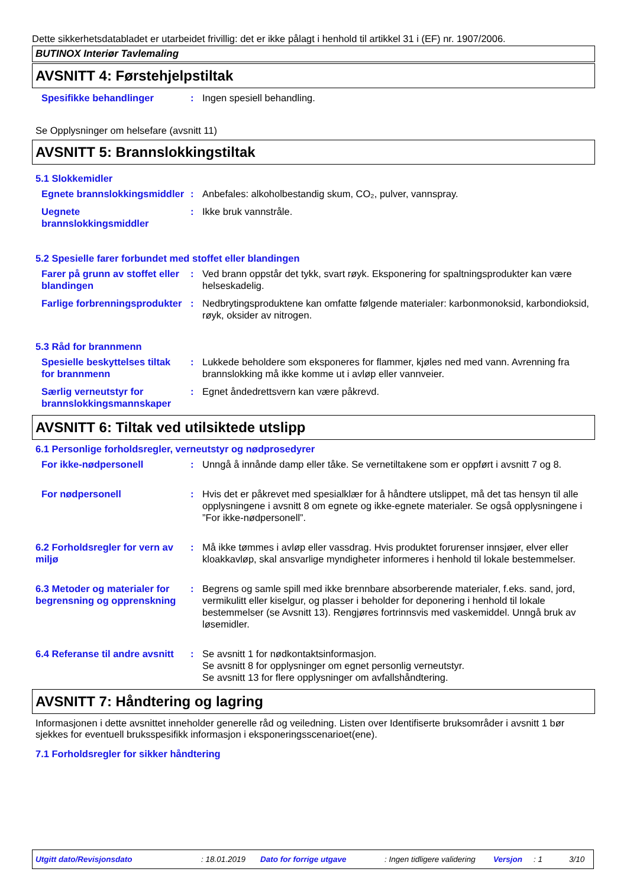Dette sikkerhetsdatabladet er utarbeidet frivillig: det er ikke pålagt i henhold til artikkel 31 i (EF) nr. 1907/2006.
BUTINOX Interiør Tavlemaling
AVSNITT 4: Førstehjelpstiltak
Spesifikke behandlinger : Ingen spesiell behandling.
Se Opplysninger om helsefare (avsnitt 11)
AVSNITT 5: Brannslokkingstiltak
5.1 Slokkemidler
Egnete brannslokkingsmiddler
: Anbefales: alkoholbestandig skum, CO₂, pulver, vannspray.
Uegnete brannslokkingsmiddler
: Ikke bruk vannstråle.
5.2 Spesielle farer forbundet med stoffet eller blandingen
Farer på grunn av stoffet eller blandingen
: Ved brann oppstår det tykk, svart røyk. Eksponering for spaltningsprodukter kan være helseskadelig.
Farlige forbrenningsprodukter
: Nedbrytingsproduktene kan omfatte følgende materialer: karbonmonoksid, karbondioksid, røyk, oksider av nitrogen.
5.3 Råd for brannmenn
Spesielle beskyttelses tiltak for brannmenn
: Lukkede beholdere som eksponeres for flammer, kjøles ned med vann. Avrenning fra brannslokking må ikke komme ut i avløp eller vannveier.
Særlig verneutstyr for brannslokkingsmannskaper
: Egnet åndedrettsvern kan være påkrevd.
AVSNITT 6: Tiltak ved utilsiktede utslipp
6.1 Personlige forholdsregler, verneutstyr og nødprosedyrer
For ikke-nødpersonell : Unngå å innånde damp eller tåke. Se vernetiltakene som er oppført i avsnitt 7 og 8.
For nødpersonell : Hvis det er påkrevet med spesialklær for å håndtere utslippet, må det tas hensyn til alle opplysningene i avsnitt 8 om egnete og ikke-egnete materialer. Se også opplysningene i ”For ikke-nødpersonell”.
6.2 Forholdsregler for vern av miljø
: Må ikke tømmes i avløp eller vassdrag. Hvis produktet forurenser innsjøer, elver eller kloakkavløp, skal ansvarlige myndigheter informeres i henhold til lokale bestemmelser.
6.3 Metoder og materialer for begrensning og opprenskning
: Begrens og samle spill med ikke brennbare absorberende materialer, f.eks. sand, jord, vermikulitt eller kiselgur, og plasser i beholder for deponering i henhold til lokale bestemmelser (se Avsnitt 13). Rengjøres fortrinnsvis med vaskemiddel. Unngå bruk av løsemidler.
6.4 Referanse til andre avsnitt
: Se avsnitt 1 for nødkontaktsinformasjon.
Se avsnitt 8 for opplysninger om egnet personlig verneutstyr.
Se avsnitt 13 for flere opplysninger om avfallshåndtering.
AVSNITT 7: Håndtering og lagring
Informasjonen i dette avsnittet inneholder generelle råd og veiledning. Listen over Identifiserte bruksområder i avsnitt 1 bør sjekkes for eventuell bruksspesifikk informasjon i eksponeringsscenarioet(ene).
7.1 Forholdsregler for sikker håndtering
Utgitt dato/Revisjonsdato: 18.01.2019 Dato for forrige utgave: Ingen tidligere validering Versjon: 1 3/10